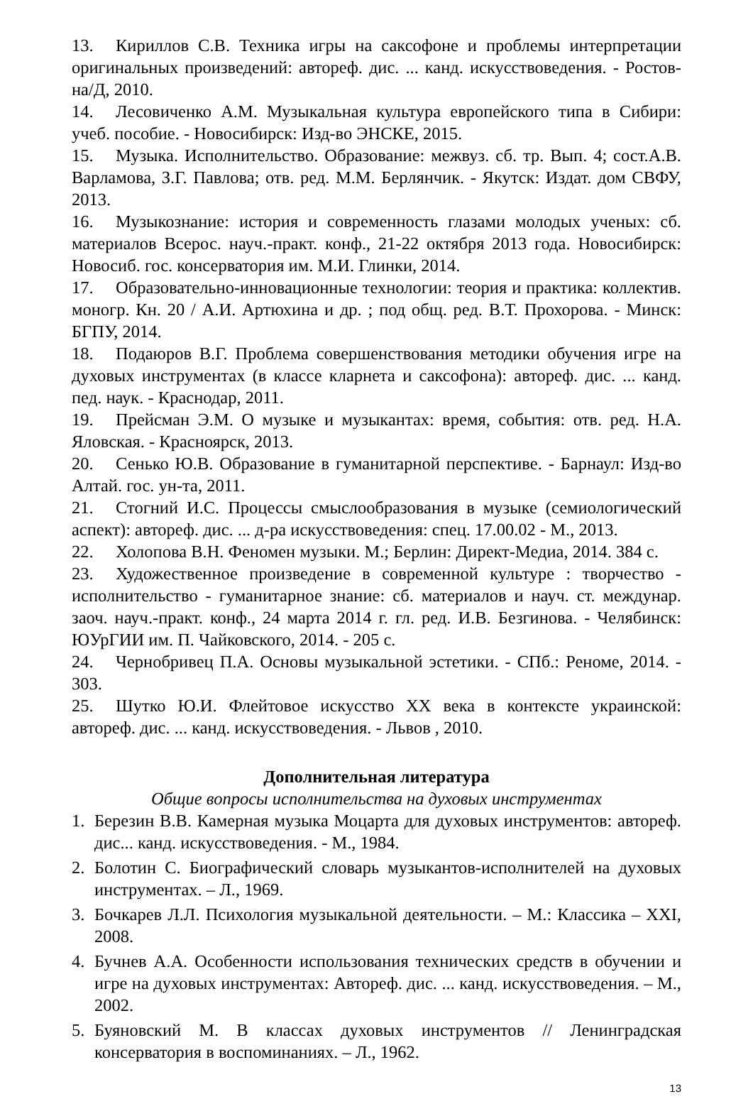13. Кириллов С.В. Техника игры на саксофоне и проблемы интерпретации оригинальных произведений: автореф. дис. ... канд. искусствоведения. - Ростов-на/Д, 2010.
14. Лесовиченко А.М. Музыкальная культура европейского типа в Сибири: учеб. пособие. - Новосибирск: Изд-во ЭНСКЕ, 2015.
15. Музыка. Исполнительство. Образование: межвуз. сб. тр. Вып. 4; сост.А.В. Варламова, З.Г. Павлова; отв. ред. М.М. Берлянчик. - Якутск: Издат. дом СВФУ, 2013.
16. Музыкознание: история и современность глазами молодых ученых: сб. материалов Всерос. науч.-практ. конф., 21-22 октября 2013 года. Новосибирск: Новосиб. гос. консерватория им. М.И. Глинки, 2014.
17. Образовательно-инновационные технологии: теория и практика: коллектив. моногр. Кн. 20 / А.И. Артюхина и др. ; под общ. ред. В.Т. Прохорова. - Минск: БГПУ, 2014.
18. Подаюров В.Г. Проблема совершенствования методики обучения игре на духовых инструментах (в классе кларнета и саксофона): автореф. дис. ... канд. пед. наук. - Краснодар, 2011.
19. Прейсман Э.М. О музыке и музыкантах: время, события: отв. ред. Н.А. Яловская. - Красноярск, 2013.
20. Сенько Ю.В. Образование в гуманитарной перспективе. - Барнаул: Изд-во Алтай. гос. ун-та, 2011.
21. Стогний И.С. Процессы смыслообразования в музыке (семиологический аспект): автореф. дис. ... д-ра искусствоведения: спец. 17.00.02 - М., 2013.
22. Холопова В.Н. Феномен музыки. М.; Берлин: Директ-Медиа, 2014. 384 с.
23. Художественное произведение в современной культуре : творчество - исполнительство - гуманитарное знание: сб. материалов и науч. ст. междунар. заоч. науч.-практ. конф., 24 марта 2014 г. гл. ред. И.В. Безгинова. - Челябинск: ЮУрГИИ им. П. Чайковского, 2014. - 205 с.
24. Чернобривец П.А. Основы музыкальной эстетики. - СПб.: Реноме, 2014. - 303.
25. Шутко Ю.И. Флейтовое искусство XX века в контексте украинской: автореф. дис. ... канд. искусствоведения. - Львов , 2010.
Дополнительная литература
Общие вопросы исполнительства на духовых инструментах
1. Березин В.В. Камерная музыка Моцарта для духовых инструментов: автореф. дис... канд. искусствоведения. - М., 1984.
2. Болотин С. Биографический словарь музыкантов-исполнителей на духовых инструментах. – Л., 1969.
3. Бочкарев Л.Л. Психология музыкальной деятельности. – М.: Классика – XXI, 2008.
4. Бучнев А.А. Особенности использования технических средств в обучении и игре на духовых инструментах: Автореф. дис. ... канд. искусствоведения. – М., 2002.
5. Буяновский М. В классах духовых инструментов // Ленинградская консерватория в воспоминаниях. – Л., 1962.
13